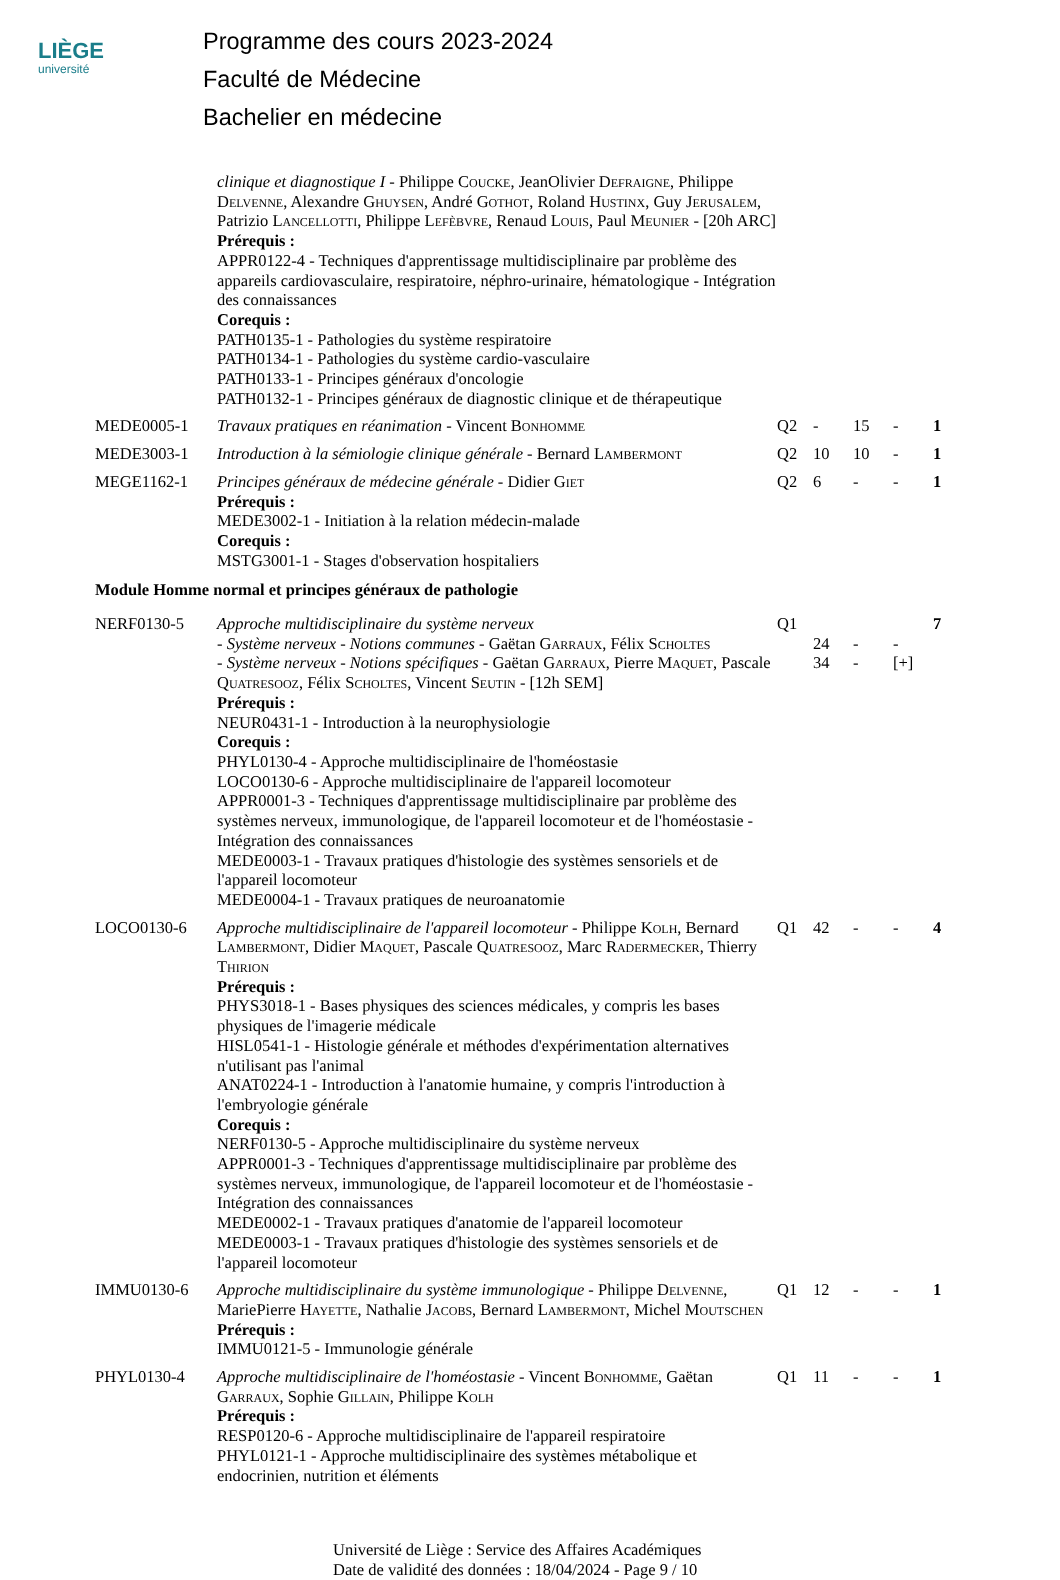LIÈGE
université
Programme des cours 2023-2024
Faculté de Médecine
Bachelier en médecine
| | clinique et diagnostique I - Philippe Coucke , JeanOlivier Defraigne , Philippe Delvenne , Alexandre Ghuysen , André Gothot , Roland Hustinx , Guy Jerusalem , Patrizio Lancellotti , Philippe Lefèbvre , Renaud Louis , Paul Meunier - [20h ARC] Prérequis : APPR0122-4 - Techniques d'apprentissage multidisciplinaire par problème des appareils cardiovasculaire, respiratoire, néphro-urinaire, hématologique - Intégration des connaissances Corequis : PATH0135-1 - Pathologies du système respiratoire PATH0134-1 - Pathologies du système cardio-vasculaire PATH0133-1 - Principes généraux d'oncologie PATH0132-1 - Principes généraux de diagnostic clinique et de thérapeutique | | | | | |
| MEDE0005-1 | Travaux pratiques en réanimation - Vincent Bonhomme | Q2 | - | 15 | - | 1 |
| MEDE3003-1 | Introduction à la sémiologie clinique générale - Bernard Lambermont | Q2 | 10 | 10 | - | 1 |
| MEGE1162-1 | Principes généraux de médecine générale - Didier Giet Prérequis : MEDE3002-1 - Initiation à la relation médecin-malade Corequis : MSTG3001-1 - Stages d'observation hospitaliers | Q2 | 6 | - | - | 1 |
| Module Homme normal et principes généraux de pathologie | | | | | | |
| NERF0130-5 | Approche multidisciplinaire du système nerveux - Système nerveux - Notions communes - Gaëtan Garraux , Félix Scholtes - Système nerveux - Notions spécifiques - Gaëtan Garraux , Pierre Maquet , Pascale Quatresooz , Félix Scholtes , Vincent Seutin - [12h SEM] Prérequis : NEUR0431-1 - Introduction à la neurophysiologie Corequis : PHYL0130-4 - Approche multidisciplinaire de l'homéostasie LOCO0130-6 - Approche multidisciplinaire de l'appareil locomoteur APPR0001-3 - Techniques d'apprentissage multidisciplinaire par problème des systèmes nerveux, immunologique, de l'appareil locomoteur et de l'homéostasie - Intégration des connaissances MEDE0003-1 - Travaux pratiques d'histologie des systèmes sensoriels et de l'appareil locomoteur MEDE0004-1 - Travaux pratiques de neuroanatomie | Q1 | 24 34 | - - | - [+] | 7 |
| LOCO0130-6 | Approche multidisciplinaire de l'appareil locomoteur - Philippe Kolh , Bernard Lambermont , Didier Maquet , Pascale Quatresooz , Marc Radermecker , Thierry Thirion Prérequis : PHYS3018-1 - Bases physiques des sciences médicales, y compris les bases physiques de l'imagerie médicale HISL0541-1 - Histologie générale et méthodes d'expérimentation alternatives n'utilisant pas l'animal ANAT0224-1 - Introduction à l'anatomie humaine, y compris l'introduction à l'embryologie générale Corequis : NERF0130-5 - Approche multidisciplinaire du système nerveux APPR0001-3 - Techniques d'apprentissage multidisciplinaire par problème des systèmes nerveux, immunologique, de l'appareil locomoteur et de l'homéostasie - Intégration des connaissances MEDE0002-1 - Travaux pratiques d'anatomie de l'appareil locomoteur MEDE0003-1 - Travaux pratiques d'histologie des systèmes sensoriels et de l'appareil locomoteur | Q1 | 42 | - | - | 4 |
| IMMU0130-6 | Approche multidisciplinaire du système immunologique - Philippe Delvenne , MariePierre Hayette , Nathalie Jacobs , Bernard Lambermont , Michel Moutschen Prérequis : IMMU0121-5 - Immunologie générale | Q1 | 12 | - | - | 1 |
| PHYL0130-4 | Approche multidisciplinaire de l'homéostasie - Vincent Bonhomme , Gaëtan Garraux , Sophie Gillain , Philippe Kolh Prérequis : RESP0120-6 - Approche multidisciplinaire de l'appareil respiratoire PHYL0121-1 - Approche multidisciplinaire des systèmes métabolique et endocrinien, nutrition et éléments | Q1 | 11 | - | - | 1 |
Université de Liège : Service des Affaires Académiques
Date de validité des données : 18/04/2024 - Page 9 / 10